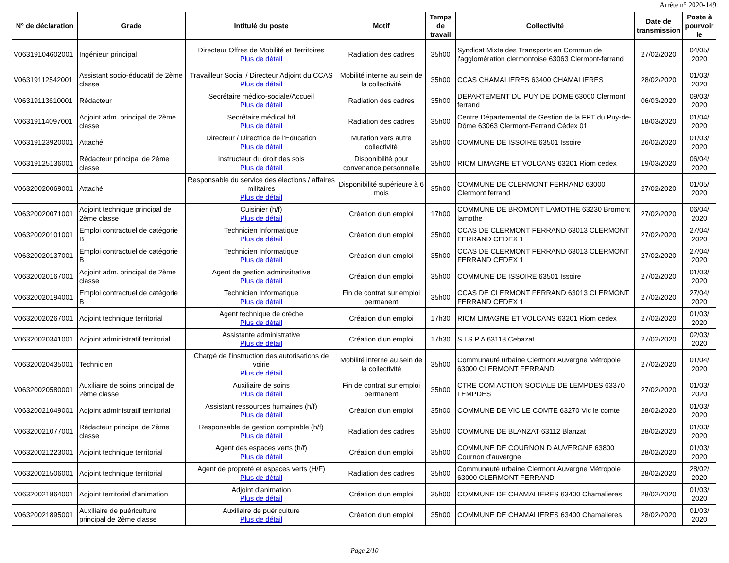Arrêté n° 2020-149
| N° de déclaration | Grade | Intitulé du poste | Motif | Temps de travail | Collectivité | Date de transmission | Poste à pourvoir le |
| --- | --- | --- | --- | --- | --- | --- | --- |
| V06319104602001 | Ingénieur principal | Directeur Offres de Mobilité et Territoires Plus de détail | Radiation des cadres | 35h00 | Syndicat Mixte des Transports en Commun de l'agglomération clermontoise 63063 Clermont-ferrand | 27/02/2020 | 04/05/ 2020 |
| V06319112542001 | Assistant socio-éducatif de 2ème classe | Travailleur Social / Directeur Adjoint du CCAS Plus de détail | Mobilité interne au sein de la collectivité | 35h00 | CCAS CHAMALIERES 63400 CHAMALIERES | 28/02/2020 | 01/03/ 2020 |
| V06319113610001 | Rédacteur | Secrétaire médico-sociale/Accueil Plus de détail | Radiation des cadres | 35h00 | DEPARTEMENT DU PUY DE DOME 63000 Clermont ferrand | 06/03/2020 | 09/03/ 2020 |
| V06319114097001 | Adjoint adm. principal de 2ème classe | Secrétaire médical h/f Plus de détail | Radiation des cadres | 35h00 | Centre Départemental de Gestion de la FPT du Puy-de-Dôme 63063 Clermont-Ferrand Cédex 01 | 18/03/2020 | 01/04/ 2020 |
| V06319123920001 | Attaché | Directeur / Directrice de l'Education Plus de détail | Mutation vers autre collectivité | 35h00 | COMMUNE DE ISSOIRE 63501 Issoire | 26/02/2020 | 01/03/ 2020 |
| V06319125136001 | Rédacteur principal de 2ème classe | Instructeur du droit des sols Plus de détail | Disponibilité pour convenance personnelle | 35h00 | RIOM LIMAGNE ET VOLCANS 63201 Riom cedex | 19/03/2020 | 06/04/ 2020 |
| V06320020069001 | Attaché | Responsable du service des élections / affaires militaires Plus de détail | Disponibilité supérieure à 6 mois | 35h00 | COMMUNE DE CLERMONT FERRAND 63000 Clermont ferrand | 27/02/2020 | 01/05/ 2020 |
| V06320020071001 | Adjoint technique principal de 2ème classe | Cuisinier (h/f) Plus de détail | Création d'un emploi | 17h00 | COMMUNE DE BROMONT LAMOTHE 63230 Bromont lamothe | 27/02/2020 | 06/04/ 2020 |
| V06320020101001 | Emploi contractuel de catégorie B | Technicien Informatique Plus de détail | Création d'un emploi | 35h00 | CCAS DE CLERMONT FERRAND 63013 CLERMONT FERRAND CEDEX 1 | 27/02/2020 | 27/04/ 2020 |
| V06320020137001 | Emploi contractuel de catégorie B | Technicien Informatique Plus de détail | Création d'un emploi | 35h00 | CCAS DE CLERMONT FERRAND 63013 CLERMONT FERRAND CEDEX 1 | 27/02/2020 | 27/04/ 2020 |
| V06320020167001 | Adjoint adm. principal de 2ème classe | Agent de gestion adminsitrative Plus de détail | Création d'un emploi | 35h00 | COMMUNE DE ISSOIRE 63501 Issoire | 27/02/2020 | 01/03/ 2020 |
| V06320020194001 | Emploi contractuel de catégorie B | Technicien Informatique Plus de détail | Fin de contrat sur emploi permanent | 35h00 | CCAS DE CLERMONT FERRAND 63013 CLERMONT FERRAND CEDEX 1 | 27/02/2020 | 27/04/ 2020 |
| V06320020267001 | Adjoint technique territorial | Agent technique de crèche Plus de détail | Création d'un emploi | 17h30 | RIOM LIMAGNE ET VOLCANS 63201 Riom cedex | 27/02/2020 | 01/03/ 2020 |
| V06320020341001 | Adjoint administratif territorial | Assistante administrative Plus de détail | Création d'un emploi | 17h30 | S I S P A 63118 Cebazat | 27/02/2020 | 02/03/ 2020 |
| V06320020435001 | Technicien | Chargé de l'instruction des autorisations de voirie Plus de détail | Mobilité interne au sein de la collectivité | 35h00 | Communauté urbaine Clermont Auvergne Métropole 63000 CLERMONT FERRAND | 27/02/2020 | 01/04/ 2020 |
| V06320020580001 | Auxiliaire de soins principal de 2ème classe | Auxiliaire de soins Plus de détail | Fin de contrat sur emploi permanent | 35h00 | CTRE COM ACTION SOCIALE DE LEMPDES 63370 LEMPDES | 27/02/2020 | 01/03/ 2020 |
| V06320021049001 | Adjoint administratif territorial | Assistant ressources humaines (h/f) Plus de détail | Création d'un emploi | 35h00 | COMMUNE DE VIC LE COMTE 63270 Vic le comte | 28/02/2020 | 01/03/ 2020 |
| V06320021077001 | Rédacteur principal de 2ème classe | Responsable de gestion comptable (h/f) Plus de détail | Radiation des cadres | 35h00 | COMMUNE DE BLANZAT 63112 Blanzat | 28/02/2020 | 01/03/ 2020 |
| V06320021223001 | Adjoint technique territorial | Agent des espaces verts (h/f) Plus de détail | Création d'un emploi | 35h00 | COMMUNE DE COURNON D AUVERGNE 63800 Cournon d'auvergne | 28/02/2020 | 01/03/ 2020 |
| V06320021506001 | Adjoint technique territorial | Agent de propreté et espaces verts (H/F) Plus de détail | Radiation des cadres | 35h00 | Communauté urbaine Clermont Auvergne Métropole 63000 CLERMONT FERRAND | 28/02/2020 | 28/02/ 2020 |
| V06320021864001 | Adjoint territorial d'animation | Adjoint d'animation Plus de détail | Création d'un emploi | 35h00 | COMMUNE DE CHAMALIERES 63400 Chamalieres | 28/02/2020 | 01/03/ 2020 |
| V06320021895001 | Auxiliaire de puériculture principal de 2ème classe | Auxiliaire de puériculture Plus de détail | Création d'un emploi | 35h00 | COMMUNE DE CHAMALIERES 63400 Chamalieres | 28/02/2020 | 01/03/ 2020 |
Page 2/10